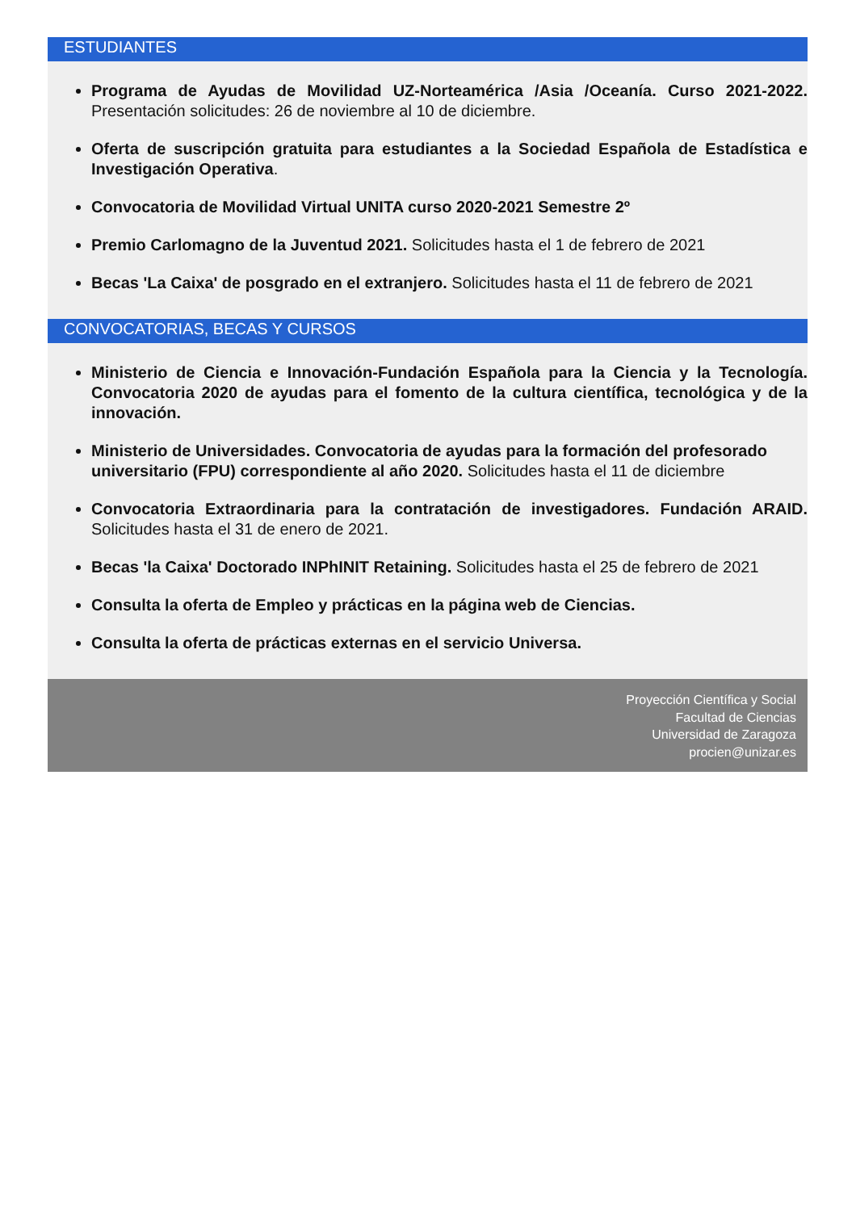ESTUDIANTES
Programa de Ayudas de Movilidad UZ-Norteamérica /Asia /Oceanía. Curso 2021-2022. Presentación solicitudes: 26 de noviembre al 10 de diciembre.
Oferta de suscripción gratuita para estudiantes a la Sociedad Española de Estadística e Investigación Operativa.
Convocatoria de Movilidad Virtual UNITA curso 2020-2021 Semestre 2º
Premio Carlomagno de la Juventud 2021. Solicitudes hasta el 1 de febrero de 2021
Becas 'La Caixa' de posgrado en el extranjero. Solicitudes hasta el 11 de febrero de 2021
CONVOCATORIAS, BECAS Y CURSOS
Ministerio de Ciencia e Innovación-Fundación Española para la Ciencia y la Tecnología. Convocatoria 2020 de ayudas para el fomento de la cultura científica, tecnológica y de la innovación.
Ministerio de Universidades. Convocatoria de ayudas para la formación del profesorado universitario (FPU) correspondiente al año 2020. Solicitudes hasta el 11 de diciembre
Convocatoria Extraordinaria para la contratación de investigadores. Fundación ARAID. Solicitudes hasta el 31 de enero de 2021.
Becas 'la Caixa' Doctorado INPhINIT Retaining. Solicitudes hasta el 25 de febrero de 2021
Consulta la oferta de Empleo y prácticas en la página web de Ciencias.
Consulta la oferta de prácticas externas en el servicio Universa.
Proyección Científica y Social
Facultad de Ciencias
Universidad de Zaragoza
procien@unizar.es